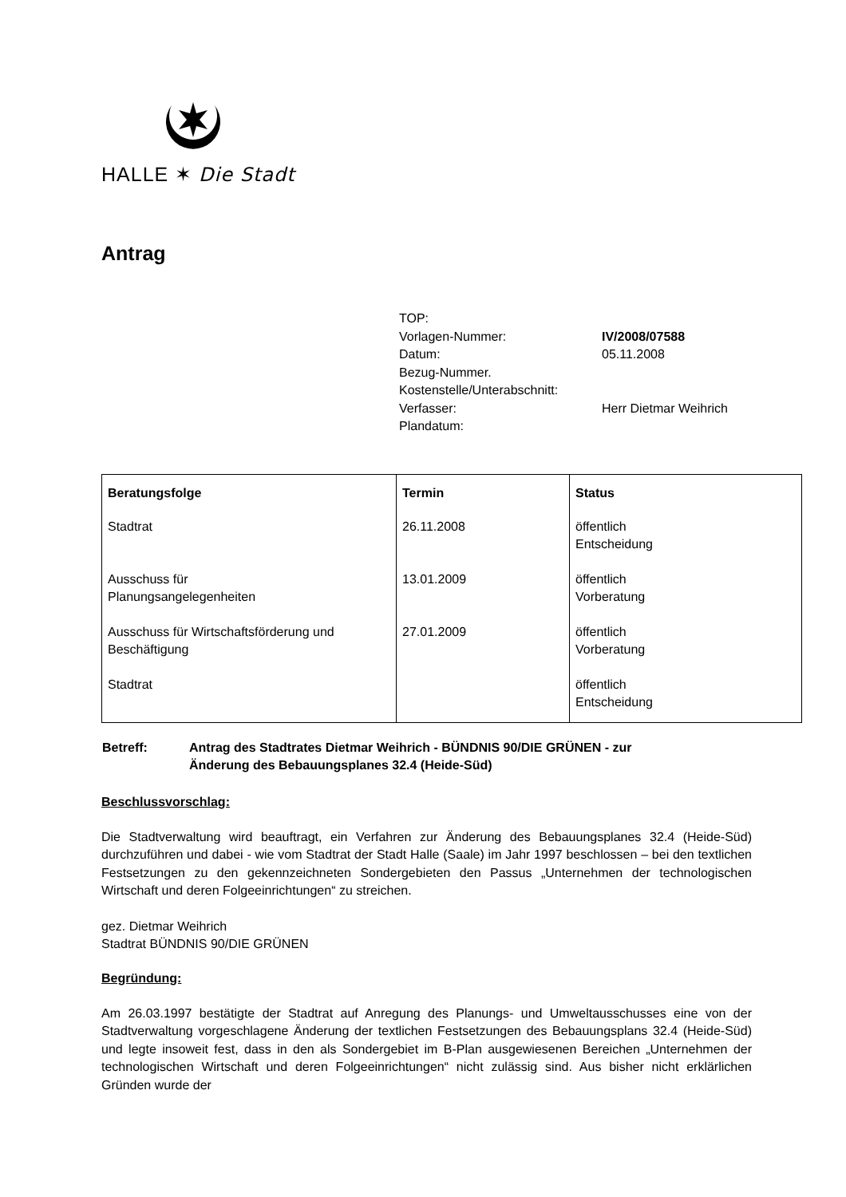HALLE ✶ Die Stadt
Antrag
TOP:
Vorlagen-Nummer: IV/2008/07588
Datum: 05.11.2008
Bezug-Nummer.
Kostenstelle/Unterabschnitt:
Verfasser: Herr Dietmar Weihrich
Plandatum:
| Beratungsfolge | Termin | Status |
| --- | --- | --- |
| Stadtrat | 26.11.2008 | öffentlich Entscheidung |
| Ausschuss für Planungsangelegenheiten | 13.01.2009 | öffentlich Vorberatung |
| Ausschuss für Wirtschaftsförderung und Beschäftigung | 27.01.2009 | öffentlich Vorberatung |
| Stadtrat | | öffentlich Entscheidung |
Betreff: Antrag des Stadtrates Dietmar Weihrich - BÜNDNIS 90/DIE GRÜNEN - zur
Änderung des Bebauungsplanes 32.4 (Heide-Süd)
Beschlussvorschlag:
Die Stadtverwaltung wird beauftragt, ein Verfahren zur Änderung des Bebauungsplanes 32.4 (Heide-Süd) durchzuführen und dabei - wie vom Stadtrat der Stadt Halle (Saale) im Jahr 1997 beschlossen – bei den textlichen Festsetzungen zu den gekennzeichneten Sondergebieten den Passus „Unternehmen der technologischen Wirtschaft und deren Folgeeinrichtungen“ zu streichen.
gez. Dietmar Weihrich
Stadtrat BÜNDNIS 90/DIE GRÜNEN
Begründung:
Am 26.03.1997 bestätigte der Stadtrat auf Anregung des Planungs- und Umweltausschusses eine von der Stadtverwaltung vorgeschlagene Änderung der textlichen Festsetzungen des Bebauungsplans 32.4 (Heide-Süd) und legte insoweit fest, dass in den als Sondergebiet im B-Plan ausgewiesenen Bereichen „Unternehmen der technologischen Wirtschaft und deren Folgeeinrichtungen“ nicht zulässig sind. Aus bisher nicht erklärlichen Gründen wurde der